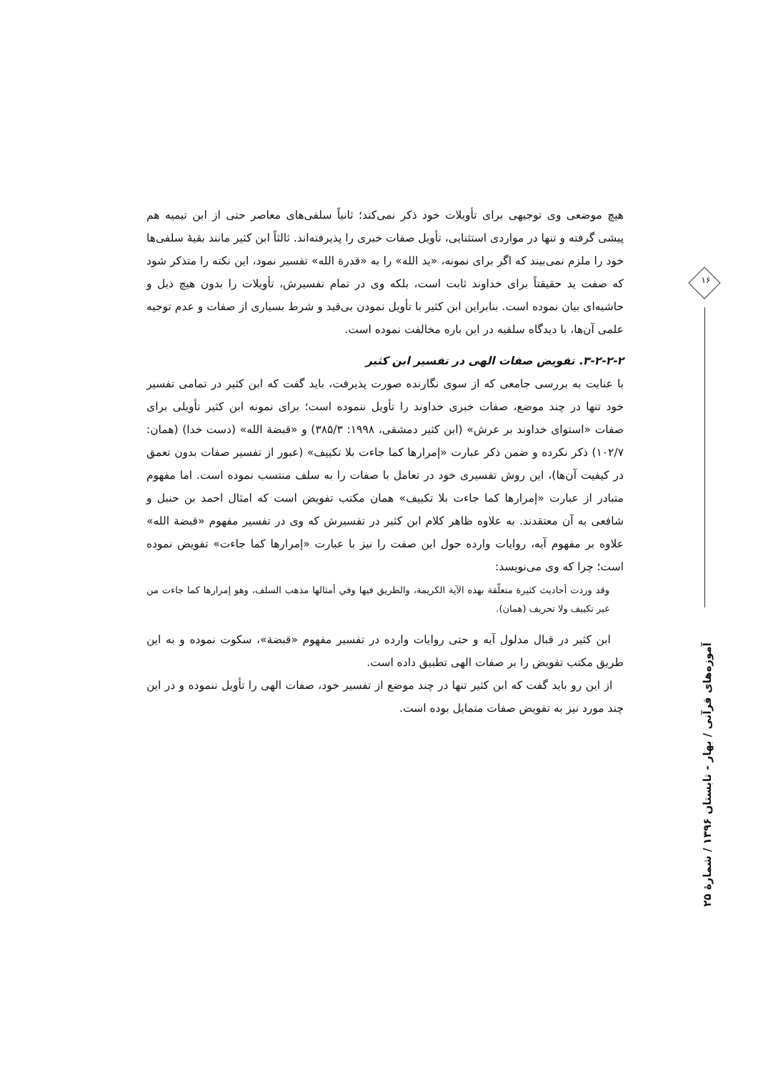هیچ موضعی وی توجیهی برای تأویلات خود ذکر نمی‌کند؛ ثانیاً سلفی‌های معاصر حتی از ابن تیمیه هم پیشی گرفته و تنها در مواردی استثنایی، تأویل صفات خبری را پذیرفته‌اند. ثالثاً ابن کثیر مانند بقیهٔ سلفی‌ها خود را ملزم نمی‌بیند که اگر برای نمونه، «ید الله» را به «قدرة الله» تفسیر نمود، این نکته را متذکر شود که صفت ید حقیقتاً برای خداوند ثابت است، بلکه وی در تمام تفسیرش، تأویلات را بدون هیچ ذیل و حاشیه‌ای بیان نموده است. بنابراین ابن کثیر با تأویل نمودن بی‌قید و شرط بسیاری از صفات و عدم توجیه علمی آن‌ها، با دیدگاه سلفیه در این باره مخالفت نموده است.
۳-۲-۲-۲. تفویض صفات الهی در تفسیر ابن کثیر
با عنایت به بررسی جامعی که از سوی نگارنده صورت پذیرفت، باید گفت که ابن کثیر در تمامی تفسیر خود تنها در چند موضع، صفات خبری خداوند را تأویل ننموده است؛ برای نمونه ابن کثیر تأویلی برای صفات «استوای خداوند بر عرش» (ابن کثیر دمشقی، ۱۹۹۸: ۳۸۵/۳) و «قبضة الله» (دست خدا) (همان: ۱۰۲/۷) ذکر نکرده و ضمن ذکر عبارت «إمرارها کما جاءت بلا تکییف» (عبور از تفسیر صفات بدون تعمق در کیفیت آن‌ها)، این روش تفسیری خود در تعامل با صفات را به سلف منتسب نموده است. اما مفهوم متبادر از عبارت «إمرارها کما جاءت بلا تکییف» همان مکتب تفویض است که امثال احمد بن حنبل و شافعی به آن معتقدند. به علاوه ظاهر کلام ابن کثیر در تفسیرش که وی در تفسیر مفهوم «قبضة الله» علاوه بر مفهوم آیه، روایات وارده حول این صفت را نیز با عبارت «إمرارها کما جاءت» تفویض نموده است؛ چرا که وی می‌نویسد:
وقد وردت أحاديث كثيرة متعلّقة بهذه الآية الكريمة، والطريق فيها وفي أمثالها مذهب السلف، وهو إمرارها كما جاءت من غير تكييف ولا تحريف (همان).
ابن کثیر در قبال مدلول آیه و حتی روایات وارده در تفسیر مفهوم «قبضة»، سکوت نموده و به این طریق مکتب تفویض را بر صفات الهی تطبیق داده است.
از این رو باید گفت که ابن کثیر تنها در چند موضع از تفسیر خود، صفات الهی را تأویل ننموده و در این چند مورد نیز به تفویض صفات متمایل بوده است.
۱۶
آموزه‌های قرآنی / بهار - تابستان ۱۳۹۶ / شمارهٔ ۲۵